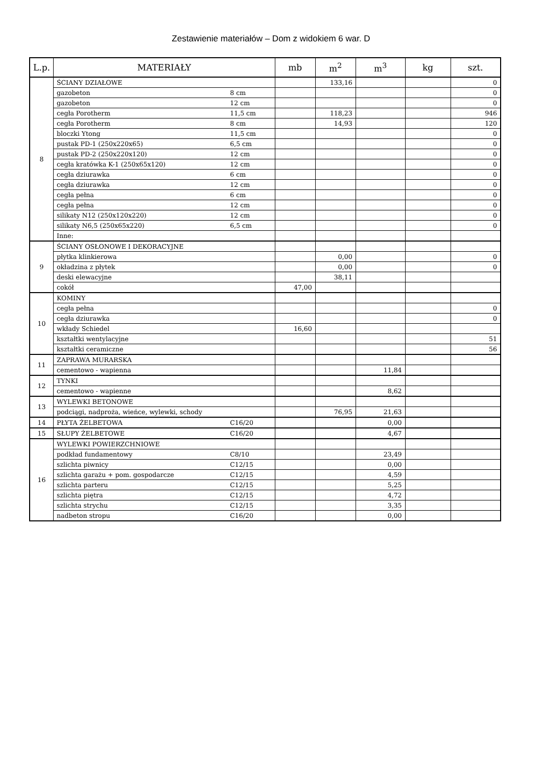Zestawienie materiałów – Dom z widokiem 6 war. D
| L.p. | MATERIAŁY | | mb | m<sup>2</sup> | m<sup>3</sup> | kg | szt. |
| --- | --- | --- | --- | --- | --- | --- | --- |
| 8 | ŚCIANY DZIAŁOWE | | | 133,16 | | | 0 |
| | gazobeton | 8 cm | | | | | 0 |
| | gazobeton | 12 cm | | | | | 0 |
| | cegła Porotherm | 11,5 cm | | 118,23 | | | 946 |
| | cegła Porotherm | 8 cm | | 14,93 | | | 120 |
| | bloczki Ytong | 11,5 cm | | | | | 0 |
| | pustak PD-1 (250x220x65) | 6,5 cm | | | | | 0 |
| | pustak PD-2 (250x220x120) | 12 cm | | | | | 0 |
| | cegła kratówka K-1 (250x65x120) | 12 cm | | | | | 0 |
| | cegła dziurawka | 6 cm | | | | | 0 |
| | cegła dziurawka | 12 cm | | | | | 0 |
| | cegła pełna | 6 cm | | | | | 0 |
| | cegła pełna | 12 cm | | | | | 0 |
| | silikaty N12 (250x120x220) | 12 cm | | | | | 0 |
| | silikaty N6,5 (250x65x220) | 6,5 cm | | | | | 0 |
| | Inne: | | | | | | |
| 9 | ŚCIANY OSŁONOWE I DEKORACYJNE | | | | | | |
| | płytka klinkierowa | | | 0,00 | | | 0 |
| | okładzina z płytek | | | 0,00 | | | 0 |
| | deski elewacyjne | | | 38,11 | | | |
| | cokół | | 47,00 | | | | |
| 10 | KOMINY | | | | | | |
| | cegła pełna | | | | | | 0 |
| | cegła dziurawka | | | | | | 0 |
| | wkłady Schiedel | | 16,60 | | | | |
| | kształtki wentylacyjne | | | | | | 51 |
| | kształtki ceramiczne | | | | | | 56 |
| 11 | ZAPRAWA MURARSKA | | | | | | |
| | cementowo - wapienna | | | | 11,84 | | |
| 12 | TYNKI | | | | | | |
| | cementowo - wapienne | | | | 8,62 | | |
| 13 | WYLEWKI BETONOWE | | | | | | |
| | podciągi, nadproża, wieńce, wylewki, schody | | | 76,95 | 21,63 | | |
| 14 | PŁYTA ŻELBETOWA | C16/20 | | | 0,00 | | |
| 15 | SŁUPY ŻELBETOWE | C16/20 | | | 4,67 | | |
| 16 | WYLEWKI POWIERZCHNIOWE | | | | | | |
| | podkład fundamentowy | C8/10 | | | 23,49 | | |
| | szlichta piwnicy | C12/15 | | | 0,00 | | |
| | szlichta garażu + pom. gospodarcze | C12/15 | | | 4,59 | | |
| | szlichta parteru | C12/15 | | | 5,25 | | |
| | szlichta piętra | C12/15 | | | 4,72 | | |
| | szlichta strychu | C12/15 | | | 3,35 | | |
| | nadbeton stropu | C16/20 | | | 0,00 | | |